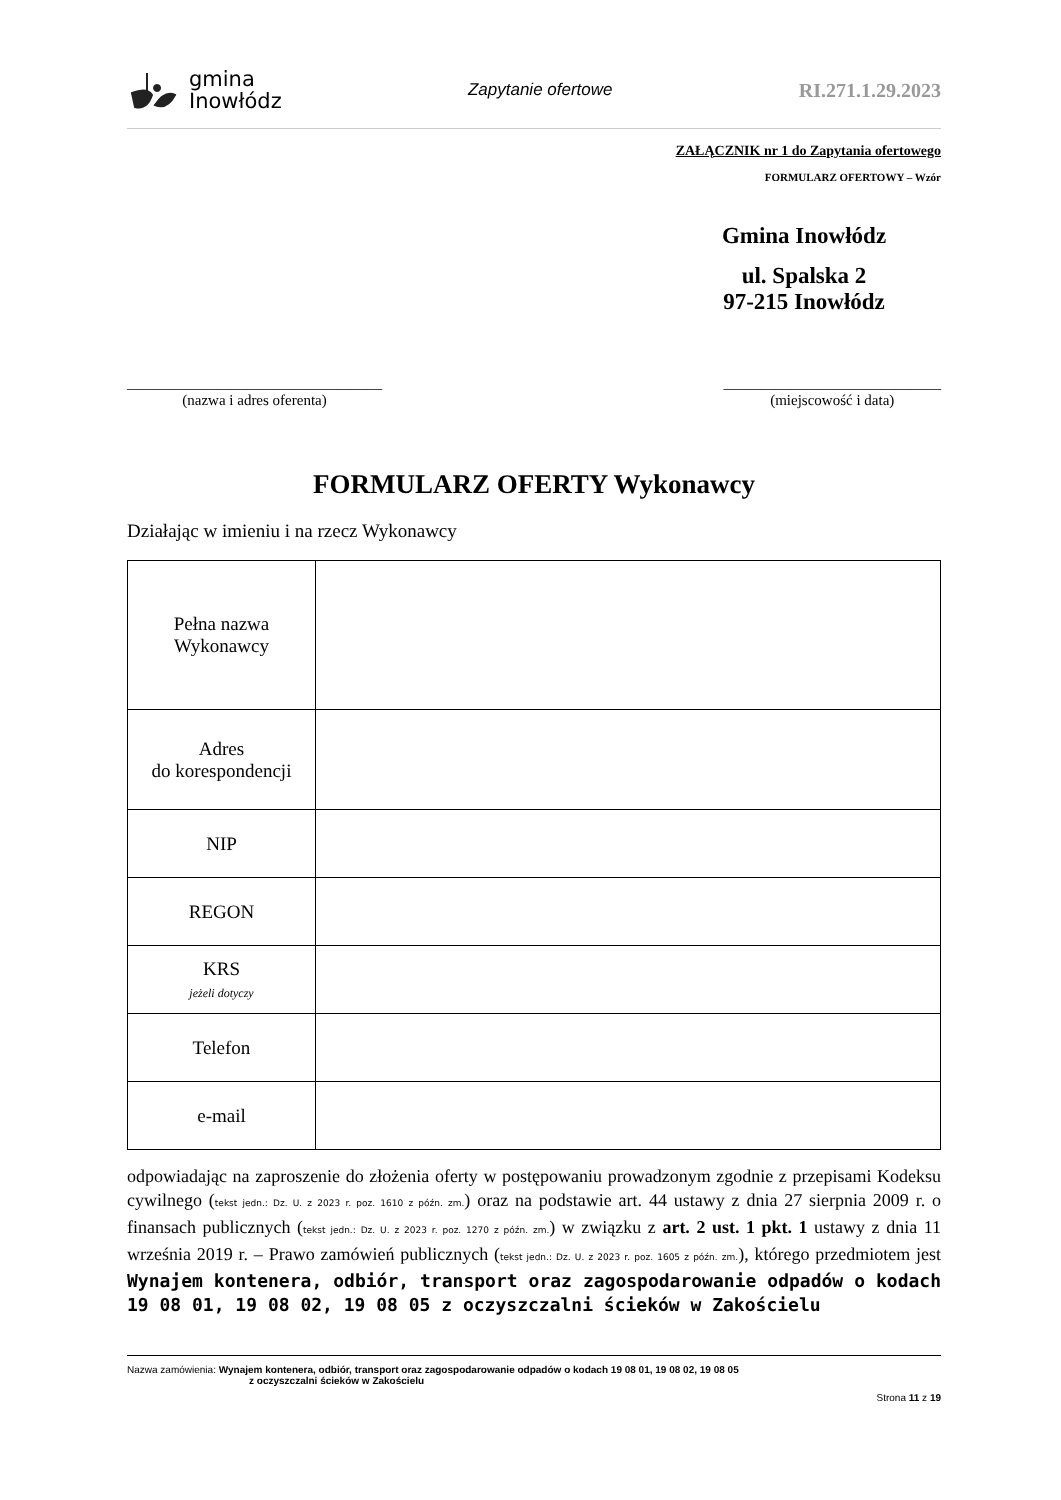gmina
Inowłódz
Zapytanie ofertowe
RI.271.1.29.2023
ZAŁĄCZNIK nr 1 do Zapytania ofertowego
FORMULARZ OFERTOWY – Wzór
Gmina Inowłódz
ul. Spalska 2
97-215 Inowłódz
__________________________________
(nazwa i adres oferenta)
_____________________________
(miejscowość i data)
FORMULARZ OFERTY Wykonawcy
Działając w imieniu i na rzecz Wykonawcy
| Pełna nazwa Wykonawcy | |
| Adres do korespondencji | |
| NIP | |
| REGON | |
| KRS jeżeli dotyczy | |
| Telefon | |
| e-mail | |
odpowiadając na zaproszenie do złożenia oferty w postępowaniu prowadzonym zgodnie z przepisami Kodeksu cywilnego (tekst jedn.: Dz. U. z 2023 r. poz. 1610 z późn. zm.) oraz na podstawie art. 44 ustawy z dnia 27 sierpnia 2009 r. o finansach publicznych (tekst jedn.: Dz. U. z 2023 r. poz. 1270 z późn. zm.) w związku z art. 2 ust. 1 pkt. 1 ustawy z dnia 11 września 2019 r. – Prawo zamówień publicznych (tekst jedn.: Dz. U. z 2023 r. poz. 1605 z późn. zm.), którego przedmiotem jest Wynajem kontenera, odbiór, transport oraz zagospodarowanie odpadów o kodach 19 08 01, 19 08 02, 19 08 05 z oczyszczalni ścieków w Zakościelu
Nazwa zamówienia: Wynajem kontenera, odbiór, transport oraz zagospodarowanie odpadów o kodach 19 08 01, 19 08 02, 19 08 05
z oczyszczalni ścieków w Zakościelu
Strona 11 z 19